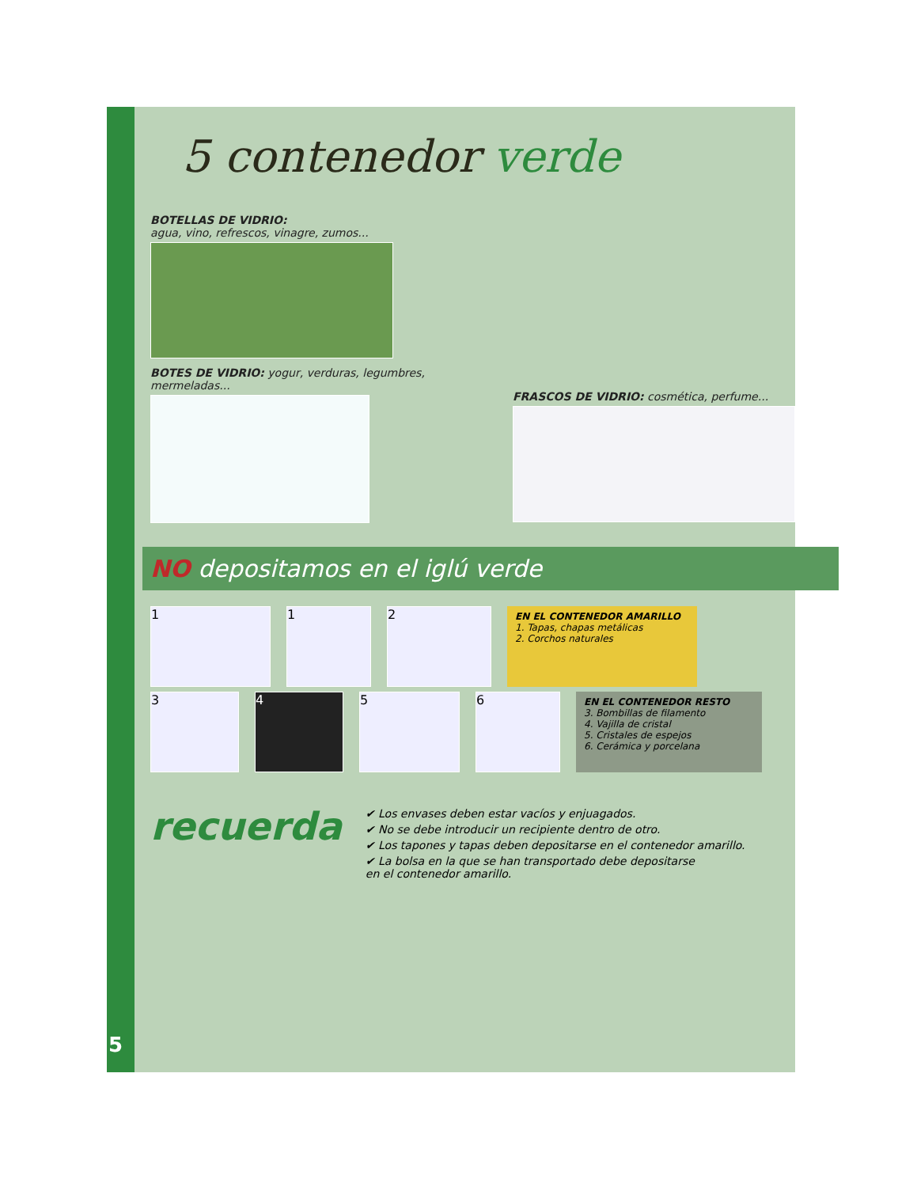5 contenedor verde
BOTELLAS DE VIDRIO:
agua, vino, refrescos, vinagre, zumos...
BOTES DE VIDRIO: yogur, verduras, legumbres, mermeladas...
FRASCOS DE VIDRIO: cosmética, perfume...
NO depositamos en el iglú verde
1 1 2
EN EL CONTENEDOR AMARILLO
1. Tapas, chapas metálicas
2. Corchos naturales
3 4 5 6
EN EL CONTENEDOR RESTO
3. Bombillas de filamento
4. Vajilla de cristal
5. Cristales de espejos
6. Cerámica y porcelana
recuerda
✔ Los envases deben estar vacíos y enjuagados.
✔ No se debe introducir un recipiente dentro de otro.
✔ Los tapones y tapas deben depositarse en el contenedor amarillo.
✔ La bolsa en la que se han transportado debe depositarse
en el contenedor amarillo.
5